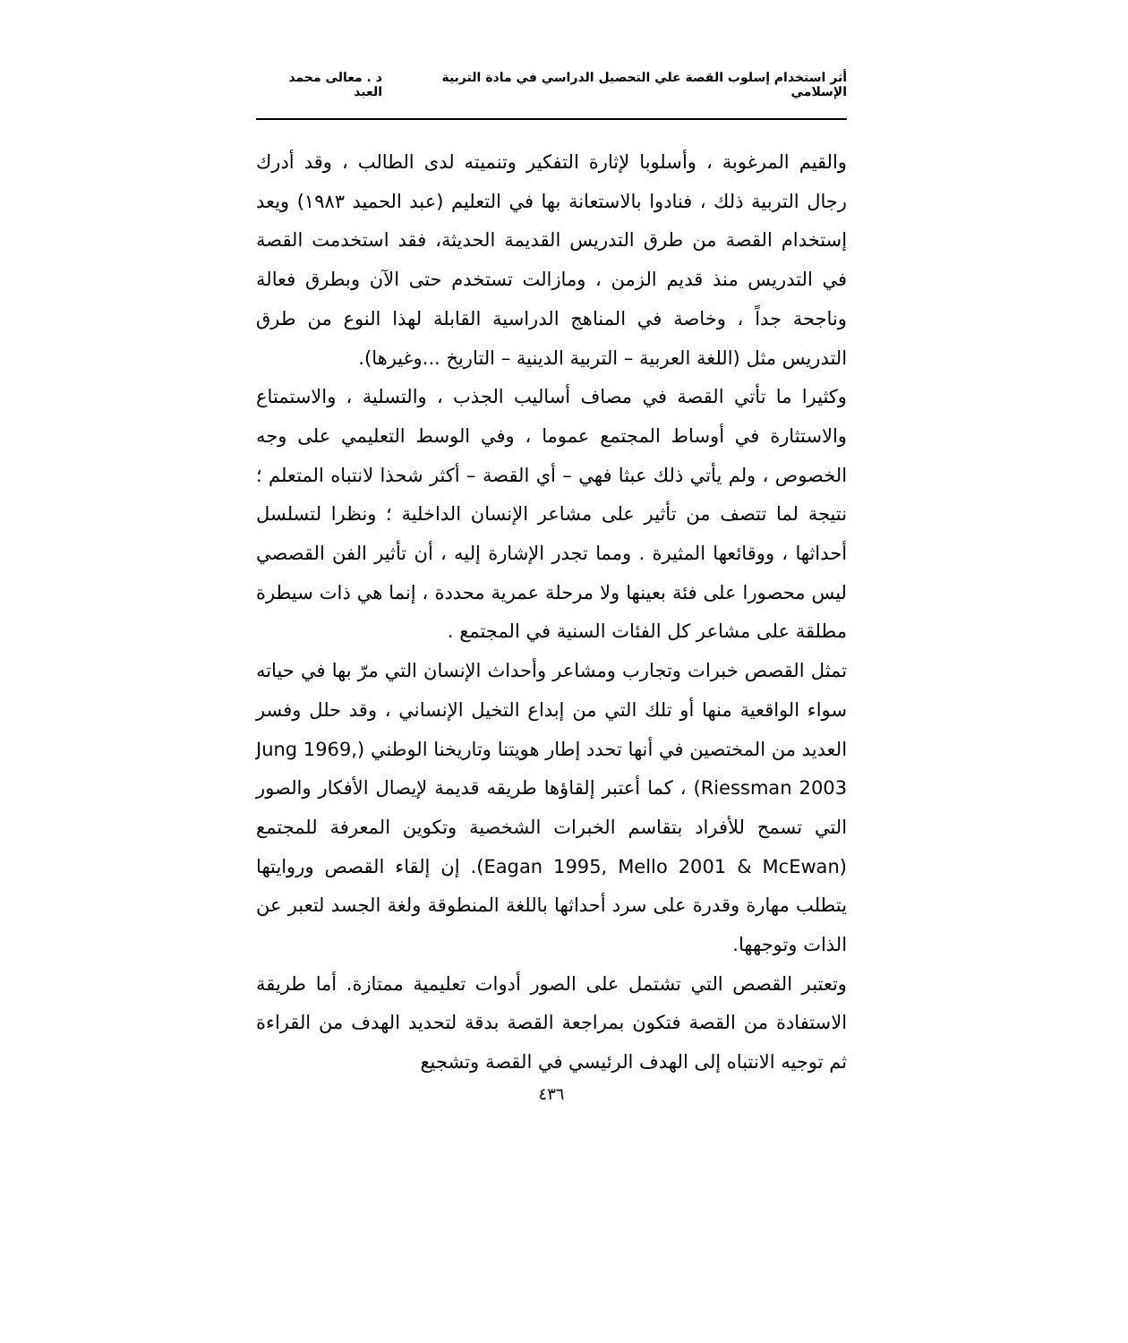أثر استخدام إسلوب القصة علي التحصيل الدراسي في مادة التربية الإسلامي د . معالى محمد العبد
والقيم المرغوبة ، وأسلوبا لإثارة التفكير وتنميته لدى الطالب ، وقد أدرك رجال التربية ذلك ، فنادوا بالاستعانة بها في التعليم (عبد الحميد ١٩٨٣) ويعد إستخدام القصة من طرق التدريس القديمة الحديثة، فقد استخدمت القصة في التدريس منذ قديم الزمن ، ومازالت تستخدم حتى الآن وبطرق فعالة وناجحة جداً ، وخاصة في المناهج الدراسية القابلة لهذا النوع من طرق التدريس مثل (اللغة العربية – التربية الدينية – التاريخ ...وغيرها).
وكثيرا ما تأتي القصة في مصاف أساليب الجذب ، والتسلية ، والاستمتاع والاستثارة في أوساط المجتمع عموما ، وفي الوسط التعليمي على وجه الخصوص ، ولم يأتي ذلك عبثا فهي – أي القصة – أكثر شحذا لانتباه المتعلم ؛ نتيجة لما تتصف من تأثير على مشاعر الإنسان الداخلية ؛ ونظرا لتسلسل أحداثها ، ووقائعها المثيرة . ومما تجدر الإشارة إليه ، أن تأثير الفن القصصي ليس محصورا على فئة بعينها ولا مرحلة عمرية محددة ، إنما هي ذات سيطرة مطلقة على مشاعر كل الفئات السنية في المجتمع .
تمثل القصص خبرات وتجارب ومشاعر وأحداث الإنسان التي مرّ بها في حياته سواء الواقعية منها أو تلك التي من إبداع التخيل الإنساني ، وقد حلل وفسر العديد من المختصين في أنها تحدد إطار هويتنا وتاريخنا الوطني (Jung 1969, Riessman 2003) ، كما أعتبر إلقاؤها طريقه قديمة لإيصال الأفكار والصور التي تسمح للأفراد بتقاسم الخبرات الشخصية وتكوين المعرفة للمجتمع (Eagan 1995, Mello 2001 & McEwan). إن إلقاء القصص وروايتها يتطلب مهارة وقدرة على سرد أحداثها باللغة المنطوقة ولغة الجسد لتعبر عن الذات وتوجهها.
وتعتبر القصص التي تشتمل على الصور أدوات تعليمية ممتازة. أما طريقة الاستفادة من القصة فتكون بمراجعة القصة بدقة لتحديد الهدف من القراءة ثم توجيه الانتباه إلى الهدف الرئيسي في القصة وتشجيع
٤٣٦